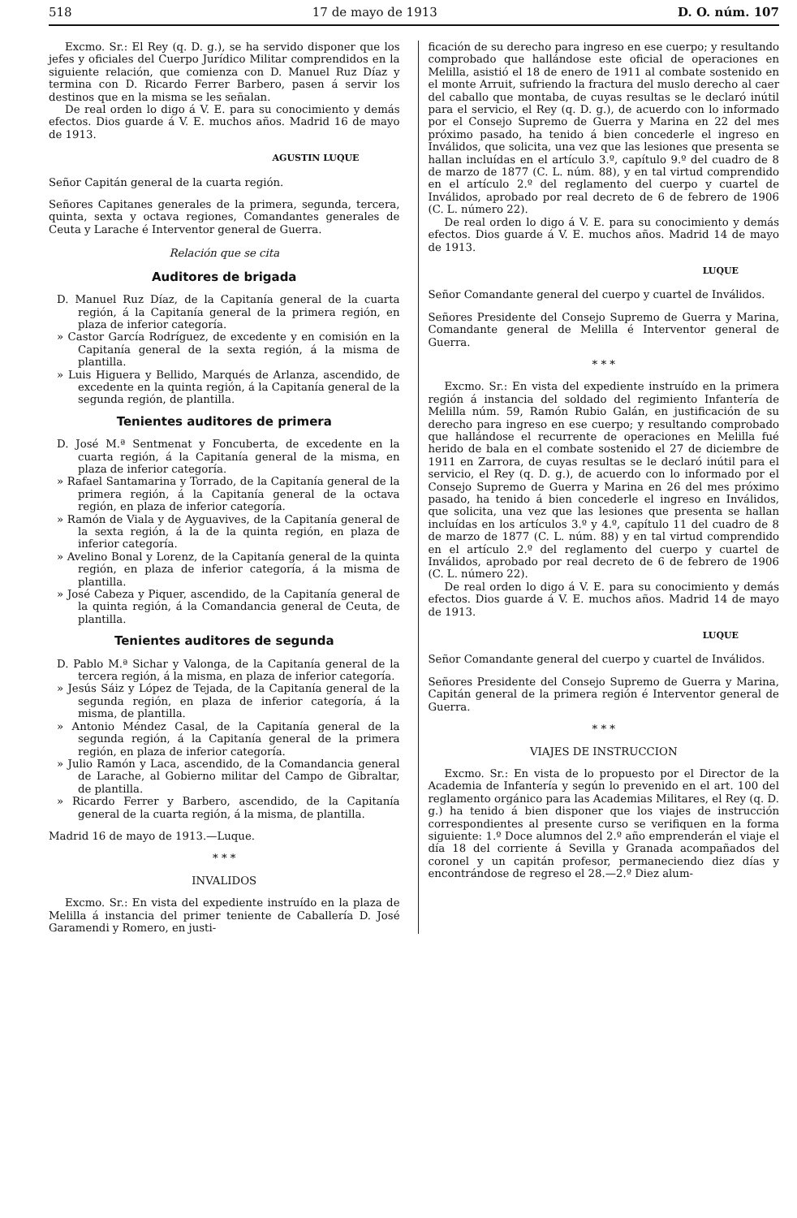518 17 de mayo de 1913 D. O. núm. 107
Excmo. Sr.: El Rey (q. D. g.), se ha servido disponer que los jefes y oficiales del Cuerpo Jurídico Militar comprendidos en la siguiente relación, que comienza con D. Manuel Ruz Díaz y termina con D. Ricardo Ferrer Barbero, pasen á servir los destinos que en la misma se les señalan.
De real orden lo digo á V. E. para su conocimiento y demás efectos. Dios guarde á V. E. muchos años. Madrid 16 de mayo de 1913.
AGUSTIN LUQUE
Señor Capitán general de la cuarta región.
Señores Capitanes generales de la primera, segunda, tercera, quinta, sexta y octava regiones, Comandantes generales de Ceuta y Larache é Interventor general de Guerra.
Relación que se cita
Auditores de brigada
D. Manuel Ruz Díaz, de la Capitanía general de la cuarta región, á la Capitanía general de la primera región, en plaza de inferior categoría.
» Castor García Rodríguez, de excedente y en comisión en la Capitanía general de la sexta región, á la misma de plantilla.
» Luis Higuera y Bellido, Marqués de Arlanza, ascendido, de excedente en la quinta región, á la Capitanía general de la segunda región, de plantilla.
Tenientes auditores de primera
D. José M.ª Sentmenat y Foncuberta, de excedente en la cuarta región, á la Capitanía general de la misma, en plaza de inferior categoría.
» Rafael Santamarina y Torrado, de la Capitanía general de la primera región, á la Capitanía general de la octava región, en plaza de inferior categoría.
» Ramón de Viala y de Ayguavives, de la Capitanía general de la sexta región, á la de la quinta región, en plaza de inferior categoría.
» Avelino Bonal y Lorenz, de la Capitanía general de la quinta región, en plaza de inferior categoría, á la misma de plantilla.
» José Cabeza y Piquer, ascendido, de la Capitanía general de la quinta región, á la Comandancia general de Ceuta, de plantilla.
Tenientes auditores de segunda
D. Pablo M.ª Sichar y Valonga, de la Capitanía general de la tercera región, á la misma, en plaza de inferior categoría.
» Jesús Sáiz y López de Tejada, de la Capitanía general de la segunda región, en plaza de inferior categoría, á la misma, de plantilla.
» Antonio Méndez Casal, de la Capitanía general de la segunda región, á la Capitanía general de la primera región, en plaza de inferior categoría.
» Julio Ramón y Laca, ascendido, de la Comandancia general de Larache, al Gobierno militar del Campo de Gibraltar, de plantilla.
» Ricardo Ferrer y Barbero, ascendido, de la Capitanía general de la cuarta región, á la misma, de plantilla.
Madrid 16 de mayo de 1913.—Luque.
* * *
INVALIDOS
Excmo. Sr.: En vista del expediente instruído en la plaza de Melilla á instancia del primer teniente de Caballería D. José Garamendi y Romero, en justi-
ficación de su derecho para ingreso en ese cuerpo; y resultando comprobado que hallándose este oficial de operaciones en Melilla, asistió el 18 de enero de 1911 al combate sostenido en el monte Arruit, sufriendo la fractura del muslo derecho al caer del caballo que montaba, de cuyas resultas se le declaró inútil para el servicio, el Rey (q. D. g.), de acuerdo con lo informado por el Consejo Supremo de Guerra y Marina en 22 del mes próximo pasado, ha tenido á bien concederle el ingreso en Inválidos, que solicita, una vez que las lesiones que presenta se hallan incluídas en el artículo 3.º, capítulo 9.º del cuadro de 8 de marzo de 1877 (C. L. núm. 88), y en tal virtud comprendido en el artículo 2.º del reglamento del cuerpo y cuartel de Inválidos, aprobado por real decreto de 6 de febrero de 1906 (C. L. número 22).
De real orden lo digo á V. E. para su conocimiento y demás efectos. Dios guarde á V. E. muchos años. Madrid 14 de mayo de 1913.
LUQUE
Señor Comandante general del cuerpo y cuartel de Inválidos.
Señores Presidente del Consejo Supremo de Guerra y Marina, Comandante general de Melilla é Interventor general de Guerra.
* * *
Excmo. Sr.: En vista del expediente instruído en la primera región á instancia del soldado del regimiento Infantería de Melilla núm. 59, Ramón Rubio Galán, en justificación de su derecho para ingreso en ese cuerpo; y resultando comprobado que hallándose el recurrente de operaciones en Melilla fué herido de bala en el combate sostenido el 27 de diciembre de 1911 en Zarrora, de cuyas resultas se le declaró inútil para el servicio, el Rey (q. D. g.), de acuerdo con lo informado por el Consejo Supremo de Guerra y Marina en 26 del mes próximo pasado, ha tenido á bien concederle el ingreso en Inválidos, que solicita, una vez que las lesiones que presenta se hallan incluídas en los artículos 3.º y 4.º, capítulo 11 del cuadro de 8 de marzo de 1877 (C. L. núm. 88) y en tal virtud comprendido en el artículo 2.º del reglamento del cuerpo y cuartel de Inválidos, aprobado por real decreto de 6 de febrero de 1906 (C. L. número 22).
De real orden lo digo á V. E. para su conocimiento y demás efectos. Dios guarde á V. E. muchos años. Madrid 14 de mayo de 1913.
LUQUE
Señor Comandante general del cuerpo y cuartel de Inválidos.
Señores Presidente del Consejo Supremo de Guerra y Marina, Capitán general de la primera región é Interventor general de Guerra.
* * *
VIAJES DE INSTRUCCION
Excmo. Sr.: En vista de lo propuesto por el Director de la Academia de Infantería y según lo prevenido en el art. 100 del reglamento orgánico para las Academias Militares, el Rey (q. D. g.) ha tenido á bien disponer que los viajes de instrucción correspondientes al presente curso se verifiquen en la forma siguiente: 1.º Doce alumnos del 2.º año emprenderán el viaje el día 18 del corriente á Sevilla y Granada acompañados del coronel y un capitán profesor, permaneciendo diez días y encontrándose de regreso el 28.—2.º Diez alum-